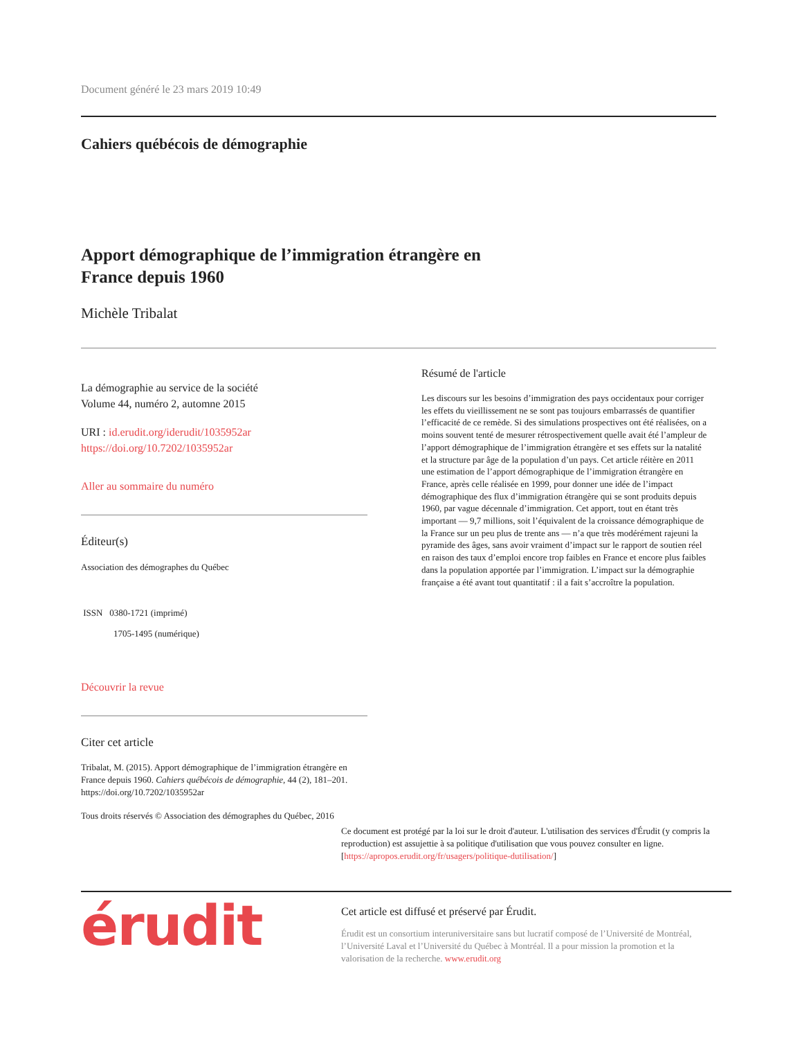Document généré le 23 mars 2019 10:49
Cahiers québécois de démographie
Apport démographique de l’immigration étrangère en France depuis 1960
Michèle Tribalat
La démographie au service de la société
Volume 44, numéro 2, automne 2015
URI : id.erudit.org/iderudit/1035952ar
https://doi.org/10.7202/1035952ar
Aller au sommaire du numéro
Éditeur(s)
Association des démographes du Québec
ISSN 0380-1721 (imprimé)
1705-1495 (numérique)
Découvrir la revue
Citer cet article
Tribalat, M. (2015). Apport démographique de l’immigration étrangère en France depuis 1960. Cahiers québécois de démographie, 44 (2), 181–201. https://doi.org/10.7202/1035952ar
Tous droits réservés © Association des démographes du Québec, 2016
Résumé de l'article
Les discours sur les besoins d’immigration des pays occidentaux pour corriger les effets du vieillissement ne se sont pas toujours embarrassés de quantifier l’efficacité de ce remède. Si des simulations prospectives ont été réalisées, on a moins souvent tenté de mesurer rétrospectivement quelle avait été l’ampleur de l’apport démographique de l’immigration étrangère et ses effets sur la natalité et la structure par âge de la population d’un pays. Cet article réitère en 2011 une estimation de l’apport démographique de l’immigration étrangère en France, après celle réalisée en 1999, pour donner une idée de l’impact démographique des flux d’immigration étrangère qui se sont produits depuis 1960, par vague décennale d’immigration. Cet apport, tout en étant très important — 9,7 millions, soit l’équivalent de la croissance démographique de la France sur un peu plus de trente ans — n’a que très modérément rajeuni la pyramide des âges, sans avoir vraiment d’impact sur le rapport de soutien réel en raison des taux d’emploi encore trop faibles en France et encore plus faibles dans la population apportée par l’immigration. L’impact sur la démographie française a été avant tout quantitatif : il a fait s’accroître la population.
Ce document est protégé par la loi sur le droit d'auteur. L'utilisation des services d'Érudit (y compris la reproduction) est assujettie à sa politique d'utilisation que vous pouvez consulter en ligne. [https://apropos.erudit.org/fr/usagers/politique-dutilisation/]
érudit
Cet article est diffusé et préservé par Érudit.
Érudit est un consortium interuniversitaire sans but lucratif composé de l’Université de Montréal, l’Université Laval et l’Université du Québec à Montréal. Il a pour mission la promotion et la valorisation de la recherche. www.erudit.org